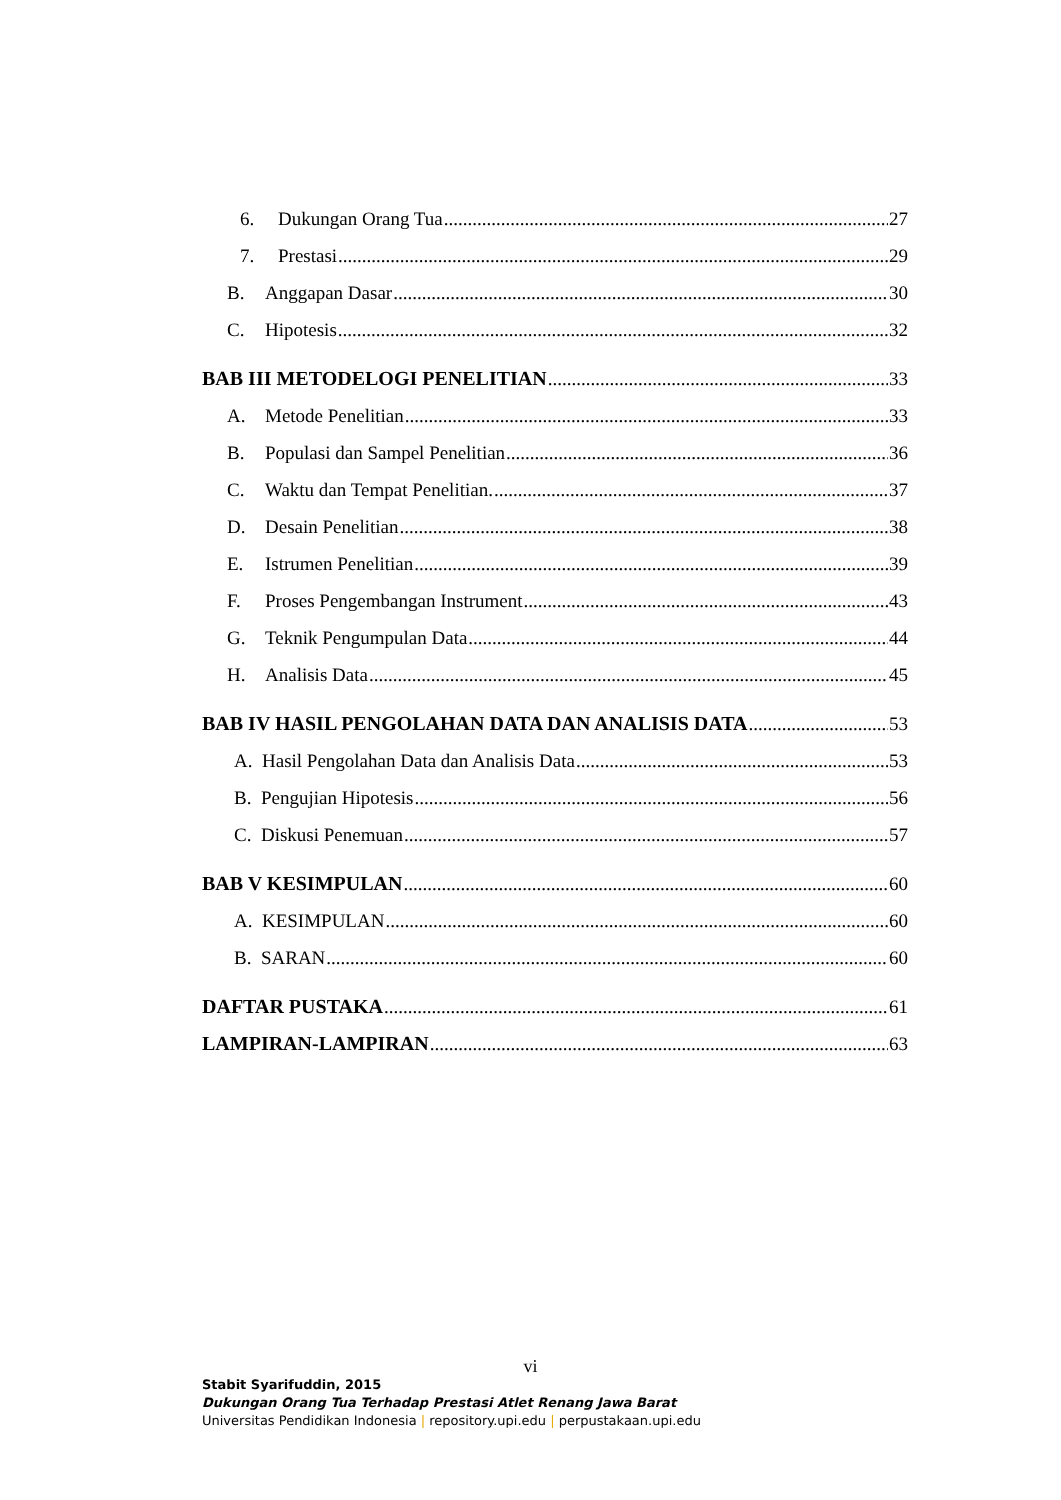6. Dukungan Orang Tua 27
7. Prestasi 29
B. Anggapan Dasar 30
C. Hipotesis 32
BAB III METODELOGI PENELITIAN 33
A. Metode Penelitian 33
B. Populasi dan Sampel Penelitian 36
C. Waktu dan Tempat Penelitian. 37
D. Desain Penelitian 38
E. Istrumen Penelitian 39
F. Proses Pengembangan Instrument 43
G. Teknik Pengumpulan Data 44
H. Analisis Data 45
BAB IV HASIL PENGOLAHAN DATA DAN ANALISIS DATA 53
A. Hasil Pengolahan Data dan Analisis Data 53
B. Pengujian Hipotesis 56
C. Diskusi Penemuan 57
BAB V KESIMPULAN 60
A. KESIMPULAN 60
B. SARAN 60
DAFTAR PUSTAKA 61
LAMPIRAN-LAMPIRAN 63
vi
Stabit Syarifuddin, 2015
Dukungan Orang Tua Terhadap Prestasi Atlet Renang Jawa Barat
Universitas Pendidikan Indonesia | repository.upi.edu | perpustakaan.upi.edu